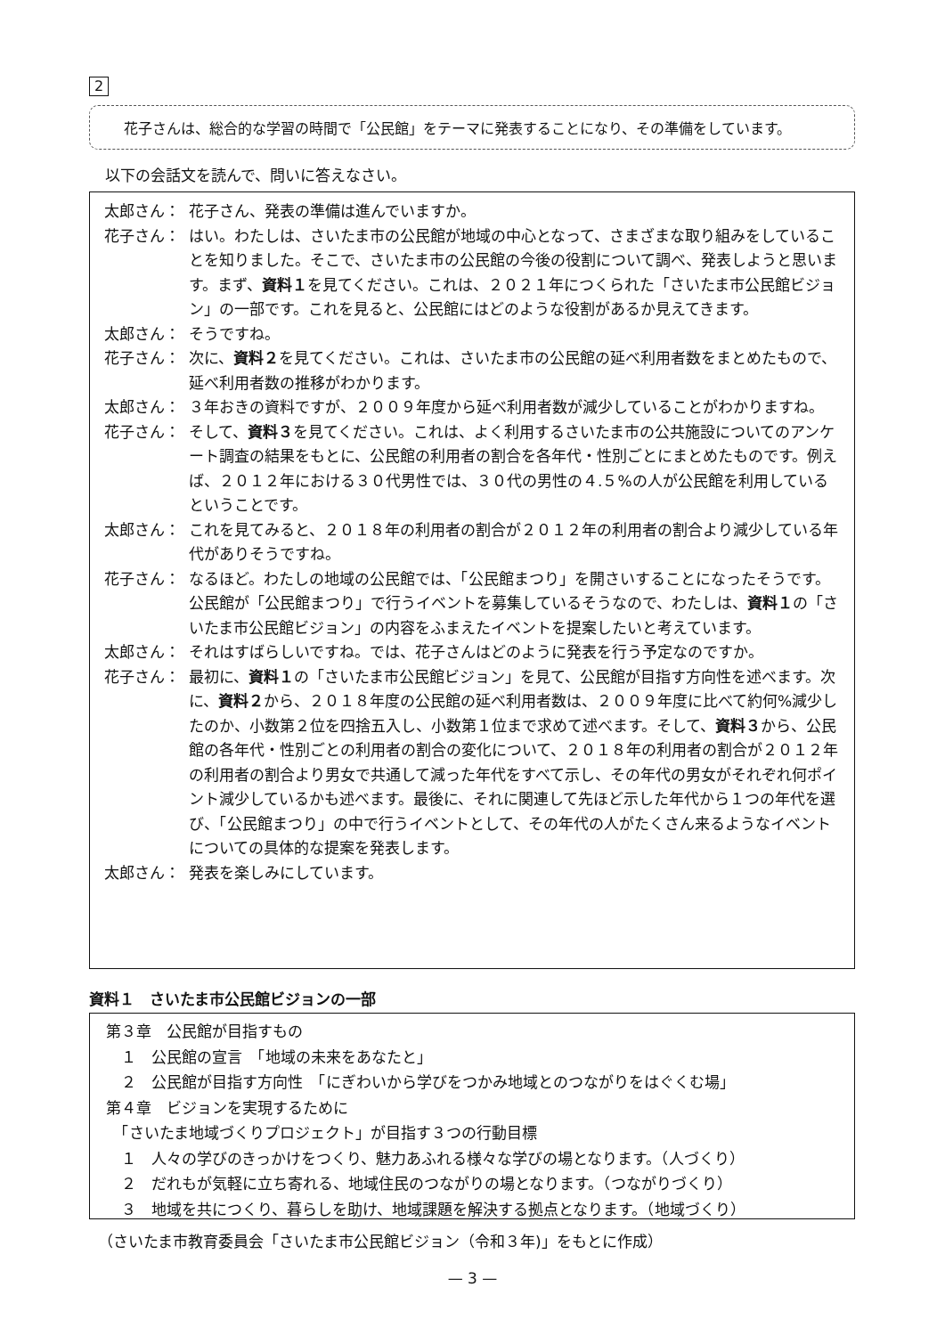2
花子さんは、総合的な学習の時間で「公民館」をテーマに発表することになり、その準備をしています。
以下の会話文を読んで、問いに答えなさい。
太郎さん： 花子さん、発表の準備は進んでいますか。
花子さん： はい。わたしは、さいたま市の公民館が地域の中心となって、さまざまな取り組みをしていることを知りました。そこで、さいたま市の公民館の今後の役割について調べ、発表しようと思います。まず、資料１を見てください。これは、２０２１年につくられた「さいたま市公民館ビジョン」の一部です。これを見ると、公民館にはどのような役割があるか見えてきます。
太郎さん： そうですね。
花子さん： 次に、資料２を見てください。これは、さいたま市の公民館の延べ利用者数をまとめたもので、延べ利用者数の推移がわかります。
太郎さん： ３年おきの資料ですが、２００９年度から延べ利用者数が減少していることがわかりますね。
花子さん： そして、資料３を見てください。これは、よく利用するさいたま市の公共施設についてのアンケート調査の結果をもとに、公民館の利用者の割合を各年代・性別ごとにまとめたものです。例えば、２０１２年における３０代男性では、３０代の男性の４.５%の人が公民館を利用しているということです。
太郎さん： これを見てみると、２０１８年の利用者の割合が２０１２年の利用者の割合より減少している年代がありそうですね。
花子さん： なるほど。わたしの地域の公民館では、「公民館まつり」を開さいすることになったそうです。公民館が「公民館まつり」で行うイベントを募集しているそうなので、わたしは、資料１の「さいたま市公民館ビジョン」の内容をふまえたイベントを提案したいと考えています。
太郎さん： それはすばらしいですね。では、花子さんはどのように発表を行う予定なのですか。
花子さん： 最初に、資料１の「さいたま市公民館ビジョン」を見て、公民館が目指す方向性を述べます。次に、資料２から、２０１８年度の公民館の延べ利用者数は、２００９年度に比べて約何%減少したのか、小数第２位を四捨五入し、小数第１位まで求めて述べます。そして、資料３から、公民館の各年代・性別ごとの利用者の割合の変化について、２０１８年の利用者の割合が２０１２年の利用者の割合より男女で共通して減った年代をすべて示し、その年代の男女がそれぞれ何ポイント減少しているかも述べます。最後に、それに関連して先ほど示した年代から１つの年代を選び、「公民館まつり」の中で行うイベントとして、その年代の人がたくさん来るようなイベントについての具体的な提案を発表します。
太郎さん： 発表を楽しみにしています。
資料１　さいたま市公民館ビジョンの一部
第３章　公民館が目指すもの
　１　公民館の宣言　「地域の未来をあなたと」
　２　公民館が目指す方向性　「にぎわいから学びをつかみ地域とのつながりをはぐくむ場」
第４章　ビジョンを実現するために
　「さいたま地域づくりプロジェクト」が目指す３つの行動目標
　１　人々の学びのきっかけをつくり、魅力あふれる様々な学びの場となります。（人づくり）
　２　だれもが気軽に立ち寄れる、地域住民のつながりの場となります。（つながりづくり）
　３　地域を共につくり、暮らしを助け、地域課題を解決する拠点となります。（地域づくり）
（さいたま市教育委員会「さいたま市公民館ビジョン（令和３年)」をもとに作成）
— 3 —